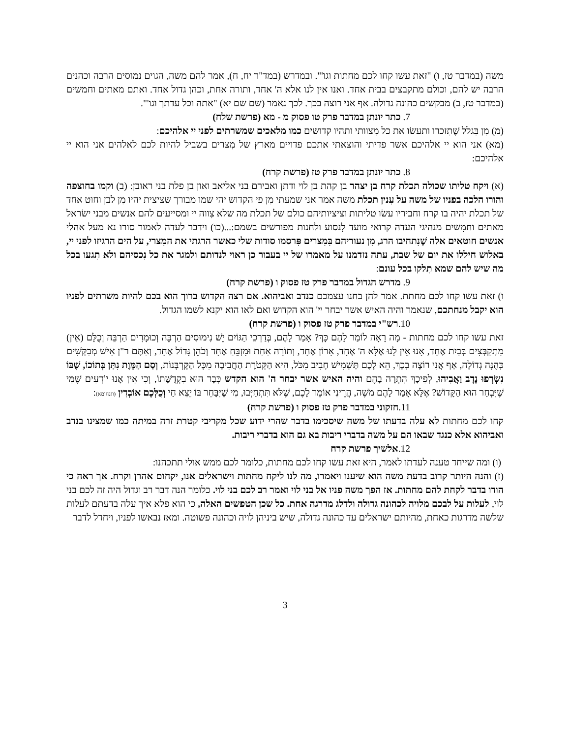משה (במדבר טז, ו) "זאת עשו קחו לכם מחתות וגו'". ובמדרש (במד"ר יח, ח), אמר להם משה, הגוים נמוסים הרבה וכהנים הרבה יש להם, וכולם מתקבצים בבית אחד. ואנו אין לנו אלא ה' אחד, ותורה אחת, וכהן גדול אחד. ואתם מאתים וחמשים (במדבר טז, ב) מבקשים כהונה גדולה. אף אני רוצה בכך. לכך נאמר (שם שם יא) "אתה וכל עדתך וגו'".
7. כתר יונתן במדבר פרק טו פסוק מ - מא (פרשת שלח)
(מ) מִן בִּגלל שֶׁתִזכרו ותעשׂו את כל מִצוותי ותהיו קדושים כמו מלאכים שמשרתים לפני יי אלהיכם:
(מא) אני הוא יי אלהיכם אשר פדיתי והוצאתי אתכם פדויים מארץ של מִצרים בשביל להיות לכם לאלהים אני הוא יי אלהיכם:
8. כתר יונתן במדבר פרק טז (פרשת קרח)
(א) ויקח טליתו שכולה תכלת קרח בן יצהר בן קהת בן לוי ודתן ואבירם בני אליאב ואון בן פלת בני ראובן: (ב) וקמו בחוצפה והורו הלכה בפניו של משה על עִנין תכלת משה אמר אני שמעתי מִן פי הקדוש יהי שמו מבורך שציצית יהיו מִן לבן וחוט אחד של תכלת יהיה בו קרח וחביריו עשׂו טליתות וציציותיהם כולם של תכלת מה שלא צִווה יי ומסייעים להם אנשים מבני ישׂראל מאתים וחמִשים מנהיגי העדה קרואי מועד לִנסוע ולחנות מפורשים בשמם:...(כו) וידבר לעדה לאמור סורו נא מעל אהלי אנשים חוטאים אלה שֶׁנִתחיבו הרג, מִן נעוריהם בִּמִצרים פִּרסמו סודות שלי כאשר הרגתי את המִצרי, על הים הרגיזו לפני יי, באלוש חיללו את יום של שבת, עתה נזדמנו על מאמרו של יי בעבור כן ראוי לנדותם ולמגר את כל נִכסיהם ולא תִגעו בכל מה שיש להם שמא תִלקו בכל עונם:
9. מדרש הגדול במדבר פרק טז פסוק ו (פרשת קרח)
ו) זאת עשו קחו לכם מחתת. אמר להן בחנו עצמכם כנדב ואביהוא. אם רצה הקדוש ברוך הוא בכם להיות משרתים לפניו הוא יקבל מנחתכם, שנאמר והיה האיש אשר יבחר יי' הוא הקדוש ואם לאו הוא יקנא לשמו הגדול.
10.רש"י במדבר פרק טז פסוק ו (פרשת קרח)
זאת עשו קחו לכם מחתות - מָה רָאָה לוֹמַר לָהֶם כָּךְ? אָמַר לָהֶם, בְּדַרְכֵי הַגּוֹיִם יֵשׁ נִימוּסִים הַרְבֵּה וְכוּמָרִים הַרְבֵּה וְכֻלָּם (אֵין) מִתְקַבְּצִים בְּבַיִת אֶחָד, אָנוּ אֵין לָנוּ אֶלָּא ה' אֶחָד, אָרוֹן אֶחָד, וְתוֹרָה אַחַת וּמִזְבֵּחַ אֶחָד וְכֹהֵן גָּדוֹל אֶחָד, וְאַתֶּם ר"ן אִישׁ מְבַקְּשִׁים כְּהֻנָּה גְדוֹלָה, אַף אֲנִי רוֹצֶה בְכָךְ, הֵא לָכֶם תַּשְׁמִישׁ חָבִיב מִכֹּל, הִיא הַקְּטֹרֶת הַחֲבִיבָה מִכָּל הַקָּרְבָּנוֹת, וְסַם הַמָּוֶת נִתַּן בְּתוֹכוֹ, שֶׁבּוֹ נִשְׂרְפוּ נָדָב וַאֲבִיהוּ, לְפִיכָךְ הִתְרָה בָהֶם והיה האיש אשר יבחר ה' הוא הקדש כְּבָר הוּא בִקְדֻשָּׁתוֹ, וְכִי אֵין אָנוּ יוֹדְעִים שֶׁמִּי שֶׁיִּבְחַר הוּא הַקָּדוֹשׁ? אֶלָּא אָמַר לָהֶם מֹשֶׁה, הֲרֵינִי אוֹמֵר לָכֶם, שֶׁלֹּא תִּתְחַיְּבוּ, מִי שֶׁיִּבָּחֵר בּוֹ יֵצֵא חַי וְכֻלְּכֶם אוֹבְדִין (תנחומא):
11.חזקוני במדבר פרק טז פסוק ו (פרשת קרח)
קחו לכם מחתות לא עלה בדעתו של משה שיסכימו בדבר שהרי ידוע שכל מקריבי קטרת זרה במיתה כמו שמצינו בנדב ואביהוא אלא כנגד שבאו הם על משה בדברי ריבות בא גם הוא בדברי ריבות.
12.אלשיך פרשת קרח
(ו) ומה שייחד טענה לעדתו לאמר, היא זאת עשו קחו לכם מחתות, כלומר לכם ממש אולי תתכהנו:
(ז) והנה היותר קרוב בדעת משה הוא שיענו ויאמרו, מה לנו ליקח מחתות וישראלים אנו, יקחום אהרן וקרח. אך ראה כי הודו בדבר לקחת להם מחתות. אז הפך משה פניו אל בני לוי ואמר רב לכם בני לוי. כלומר הנה דבר רב וגדול היה זה לכם בני לוי, לעלות על לבכם מלויה לכהונה גדולה ולדלג מדרגה אחת. כל שכן הטפשים האלה, כי הוא פלא איך עלה בדעתם לעלות שלשה מדרגות כאחת, מהיותם ישראלים עד כהונה גדולה, שיש ביניהן לויה וכהונה פשוטה. ומאז נבאשו לפניו, ויחדל לדבר
3